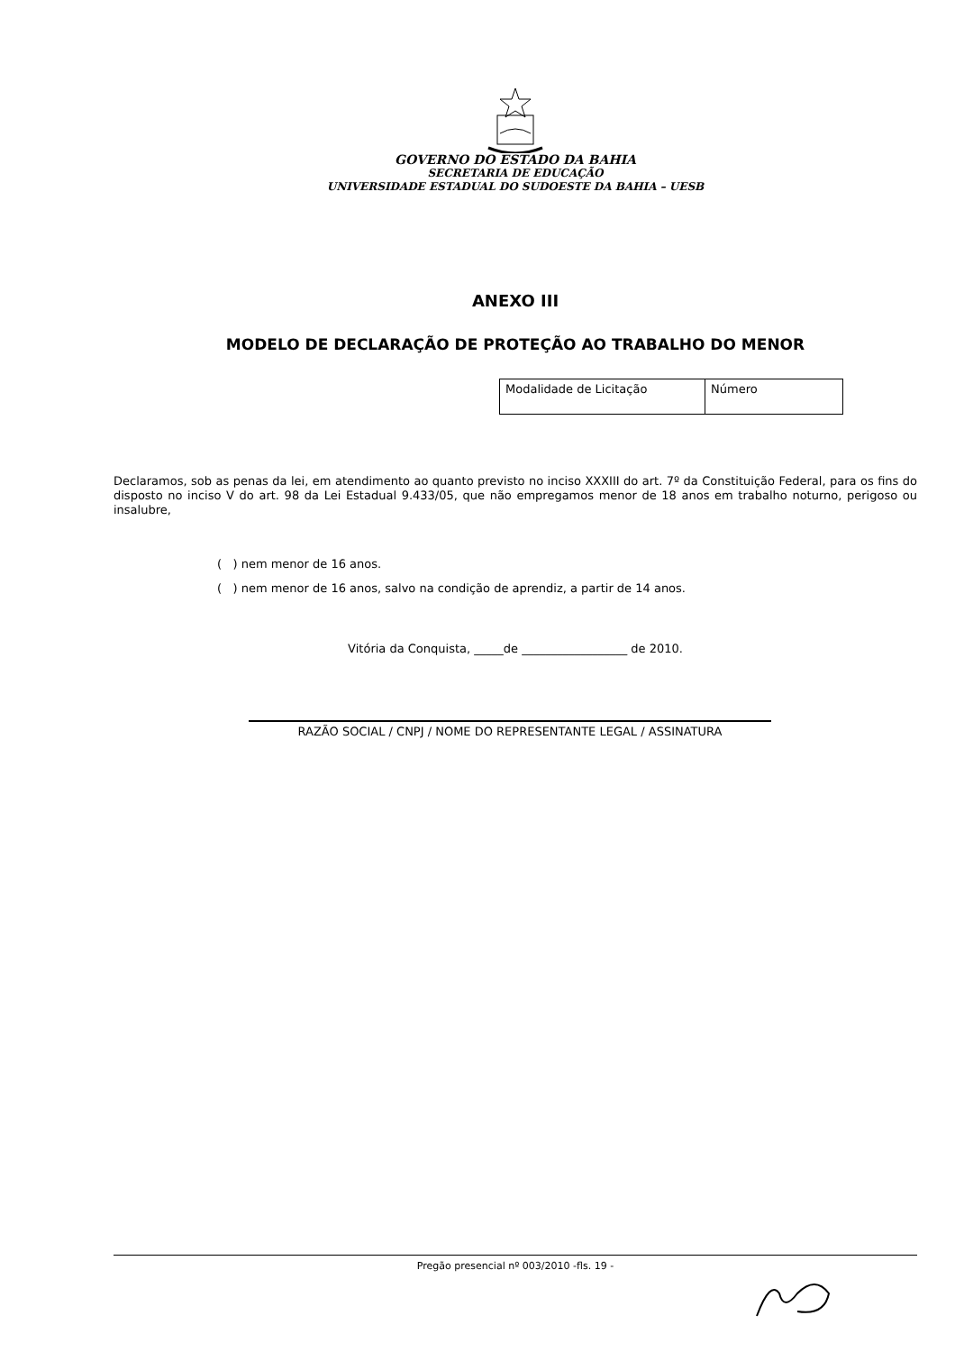GOVERNO DO ESTADO DA BAHIA
SECRETARIA DE EDUCAÇÃO
UNIVERSIDADE ESTADUAL DO SUDOESTE DA BAHIA – UESB
ANEXO III
MODELO DE DECLARAÇÃO DE PROTEÇÃO AO TRABALHO DO MENOR
| Modalidade de Licitação | Número |
Declaramos, sob as penas da lei, em atendimento ao quanto previsto no inciso XXXIII do art. 7º da Constituição Federal, para os fins do disposto no inciso V do art. 98 da Lei Estadual 9.433/05, que não empregamos menor de 18 anos em trabalho noturno, perigoso ou insalubre,
( ) nem menor de 16 anos.
( ) nem menor de 16 anos, salvo na condição de aprendiz, a partir de 14 anos.
Vitória da Conquista, _____de __________________ de 2010.
RAZÃO SOCIAL / CNPJ / NOME DO REPRESENTANTE LEGAL / ASSINATURA
Pregão presencial nº 003/2010 -fls. 19 -